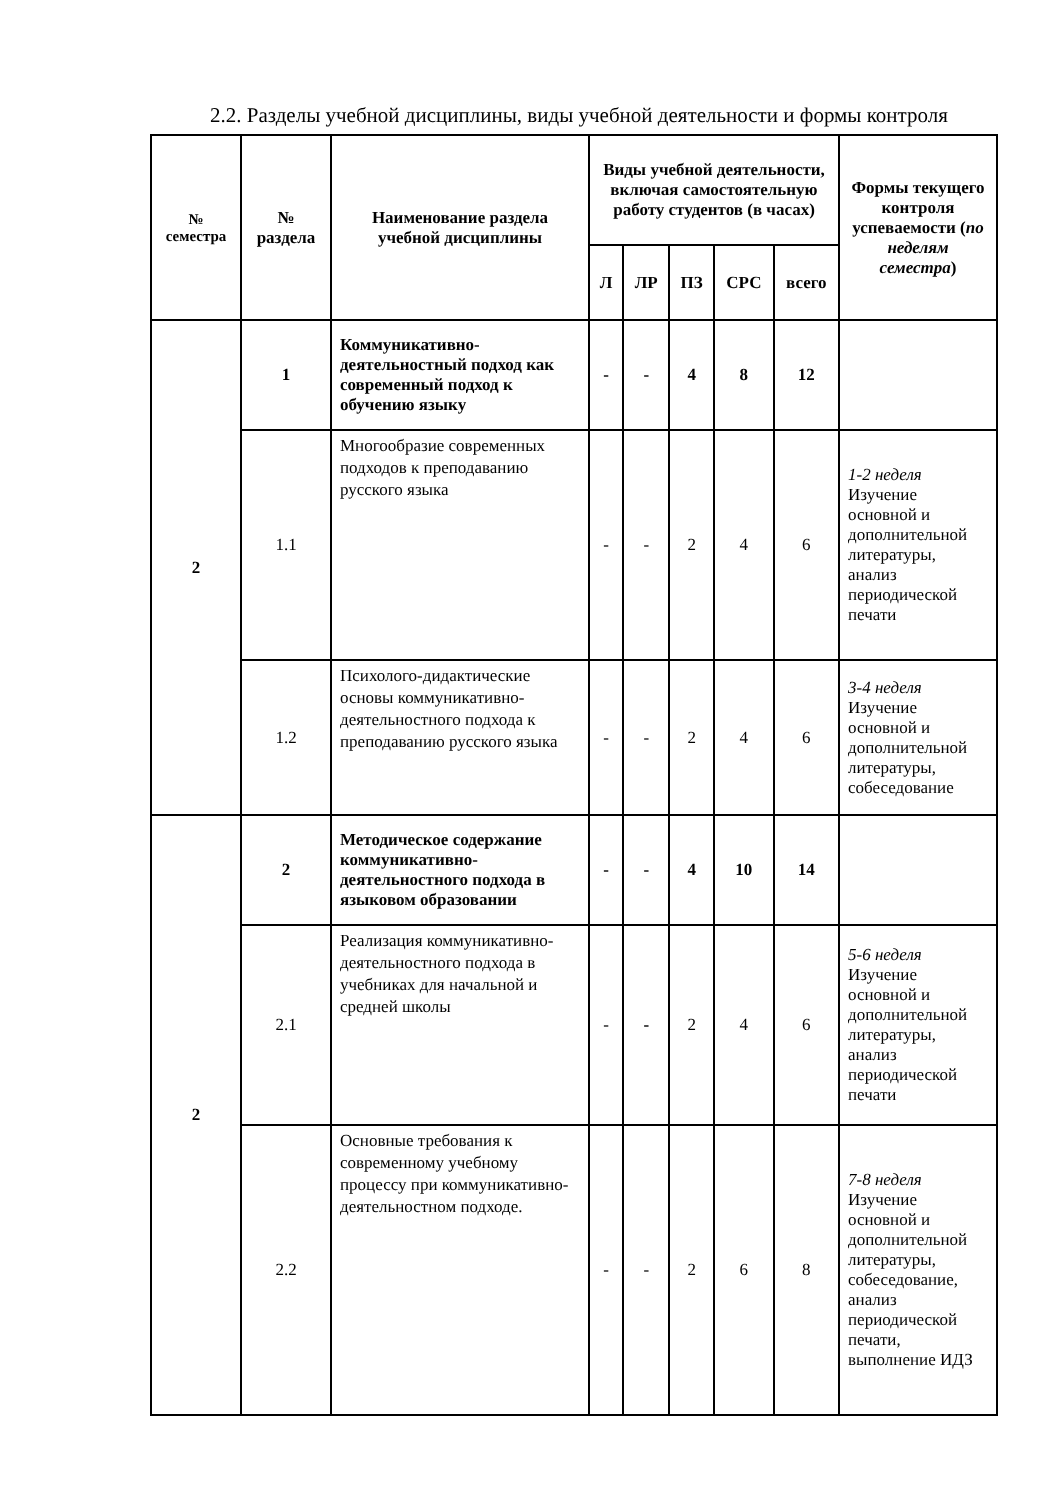2.2. Разделы учебной дисциплины, виды учебной деятельности и формы контроля
| № семестра | № раздела | Наименование раздела учебной дисциплины | Виды учебной деятельности, включая самостоятельную работу студентов (в часах) | | | | | Формы текущего контроля успеваемости ( по неделям семестра ) |
| --- | --- | --- | --- | --- | --- | --- | --- | --- |
| | | | Л | ЛР | ПЗ | СРС | всего | |
| 2 | 1 | Коммуникативно-деятельностный подход как современный подход к обучению языку | - | - | 4 | 8 | 12 | |
| | 1.1 | Многообразие современных подходов к преподаванию русского языка | - | - | 2 | 4 | 6 | 1-2 неделя Изучение основной и дополнительной литературы, анализ периодической печати |
| | 1.2 | Психолого-дидактические основы коммуникативно-деятельностного подхода к преподаванию русского языка | - | - | 2 | 4 | 6 | 3-4 неделя Изучение основной и дополнительной литературы, собеседование |
| 2 | 2 | Методическое содержание коммуникативно-деятельностного подхода в языковом образовании | - | - | 4 | 10 | 14 | |
| | 2.1 | Реализация коммуникативно-деятельностного подхода в учебниках для начальной и средней школы | - | - | 2 | 4 | 6 | 5-6 неделя Изучение основной и дополнительной литературы, анализ периодической печати |
| | 2.2 | Основные требования к современному учебному процессу при коммуникативно-деятельностном подходе. | - | - | 2 | 6 | 8 | 7-8 неделя Изучение основной и дополнительной литературы, собеседование, анализ периодической печати, выполнение ИДЗ |